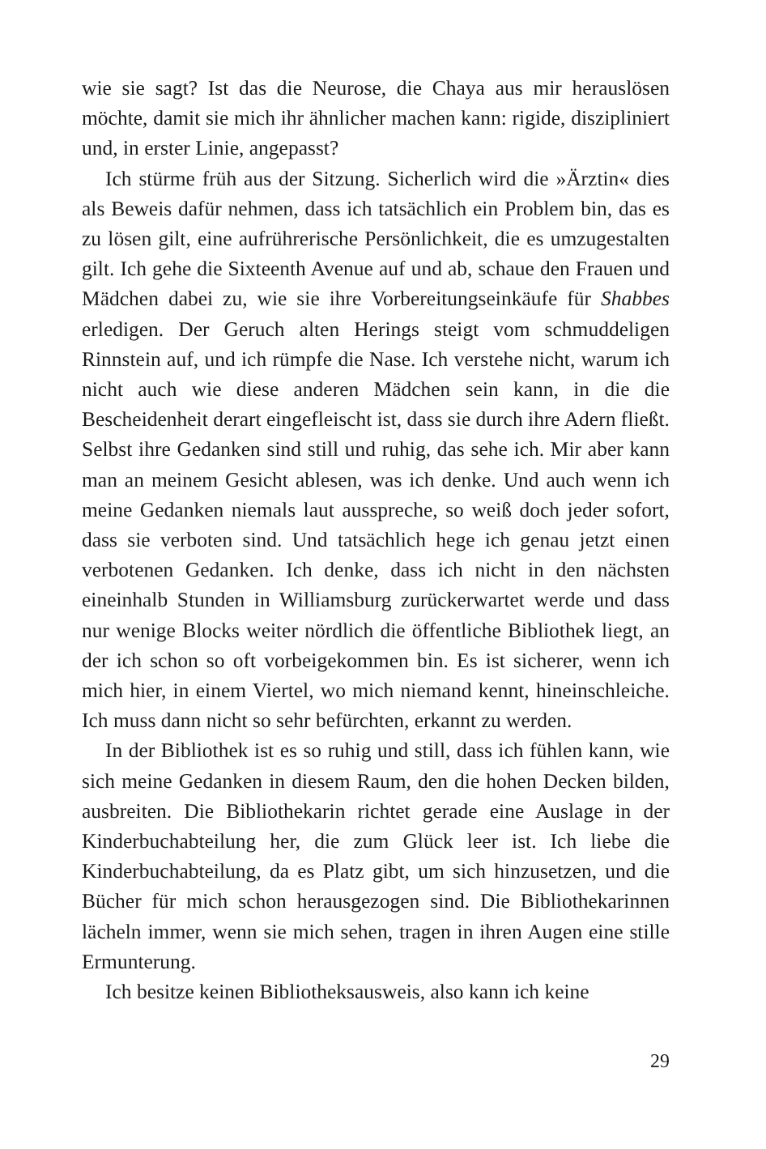wie sie sagt? Ist das die Neurose, die Chaya aus mir herauslösen möchte, damit sie mich ihr ähnlicher machen kann: rigide, diszipliniert und, in erster Linie, angepasst?
Ich stürme früh aus der Sitzung. Sicherlich wird die »Ärztin« dies als Beweis dafür nehmen, dass ich tatsächlich ein Problem bin, das es zu lösen gilt, eine aufrührerische Persönlichkeit, die es umzugestalten gilt. Ich gehe die Sixteenth Avenue auf und ab, schaue den Frauen und Mädchen dabei zu, wie sie ihre Vorbereitungseinkäufe für Shabbes erledigen. Der Geruch alten Herings steigt vom schmuddeligen Rinnstein auf, und ich rümpfe die Nase. Ich verstehe nicht, warum ich nicht auch wie diese anderen Mädchen sein kann, in die die Bescheidenheit derart eingefleischt ist, dass sie durch ihre Adern fließt. Selbst ihre Gedanken sind still und ruhig, das sehe ich. Mir aber kann man an meinem Gesicht ablesen, was ich denke. Und auch wenn ich meine Gedanken niemals laut ausspreche, so weiß doch jeder sofort, dass sie verboten sind. Und tatsächlich hege ich genau jetzt einen verbotenen Gedanken. Ich denke, dass ich nicht in den nächsten eineinhalb Stunden in Williamsburg zurückerwartet werde und dass nur wenige Blocks weiter nördlich die öffentliche Bibliothek liegt, an der ich schon so oft vorbeigekommen bin. Es ist sicherer, wenn ich mich hier, in einem Viertel, wo mich niemand kennt, hineinschleiche. Ich muss dann nicht so sehr befürchten, erkannt zu werden.
In der Bibliothek ist es so ruhig und still, dass ich fühlen kann, wie sich meine Gedanken in diesem Raum, den die hohen Decken bilden, ausbreiten. Die Bibliothekarin richtet gerade eine Auslage in der Kinderbuchabteilung her, die zum Glück leer ist. Ich liebe die Kinderbuchabteilung, da es Platz gibt, um sich hinzusetzen, und die Bücher für mich schon herausgezogen sind. Die Bibliothekarinnen lächeln immer, wenn sie mich sehen, tragen in ihren Augen eine stille Ermunterung.
Ich besitze keinen Bibliotheksausweis, also kann ich keine
29